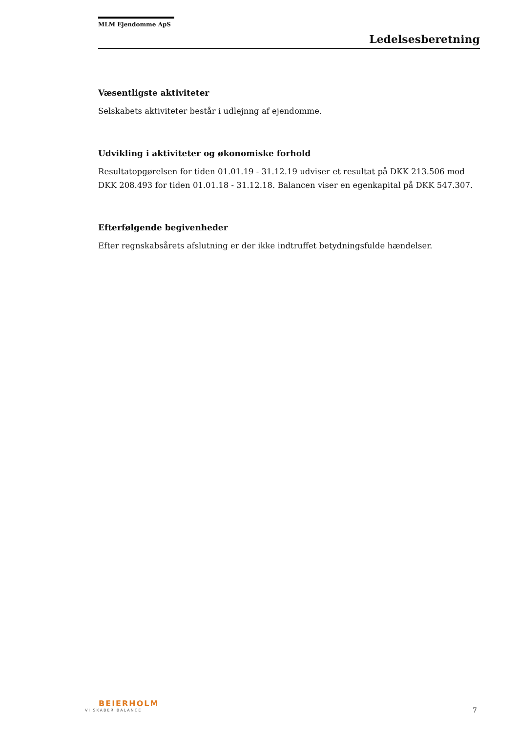MLM Ejendomme ApS
Ledelsesberetning
Væsentligste aktiviteter
Selskabets aktiviteter består i udlejnng af ejendomme.
Udvikling i aktiviteter og økonomiske forhold
Resultatopgørelsen for tiden 01.01.19 - 31.12.19 udviser et resultat på DKK 213.506 mod DKK 208.493 for tiden 01.01.18 - 31.12.18. Balancen viser en egenkapital på DKK 547.307.
Efterfølgende begivenheder
Efter regnskabsårets afslutning er der ikke indtruffet betydningsfulde hændelser.
BEIERHOLM
VI SKABER BALANCE
7